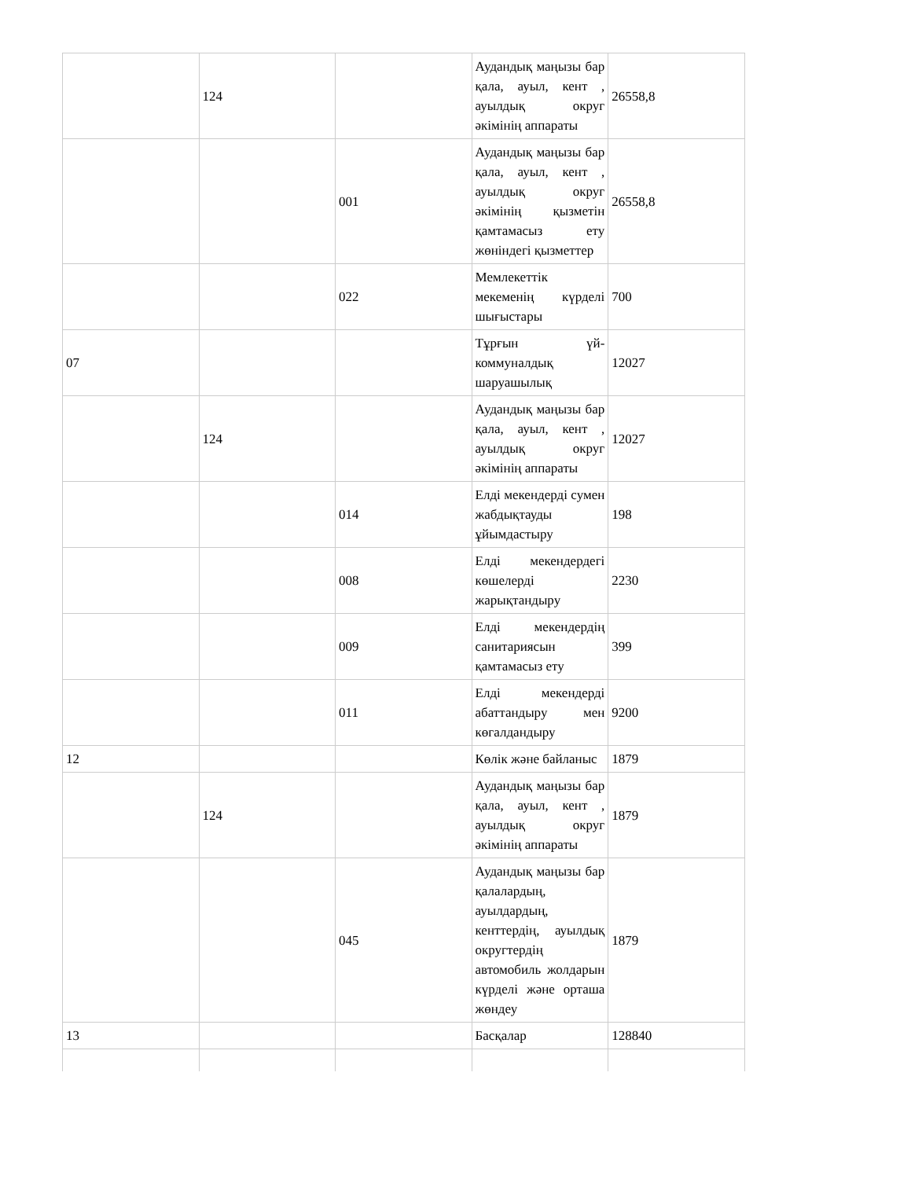| | 124 | | Аудандық маңызы бар қала, ауыл, кент , ауылдық округ әкімінің аппараты | 26558,8 |
| | | 001 | Аудандық маңызы бар қала, ауыл, кент , ауылдық округ әкімінің қызметін қамтамасыз ету жөніндегі қызметтер | 26558,8 |
| | | 022 | Мемлекеттік мекеменің күрделі шығыстары | 700 |
| 07 | | | Тұрғын үй-коммуналдық шаруашылық | 12027 |
| | 124 | | Аудандық маңызы бар қала, ауыл, кент , ауылдық округ әкімінің аппараты | 12027 |
| | | 014 | Елді мекендерді сумен жабдықтауды ұйымдастыру | 198 |
| | | 008 | Елді мекендердегі көшелерді жарықтандыру | 2230 |
| | | 009 | Елді мекендердің санитариясын қамтамасыз ету | 399 |
| | | 011 | Елді мекендерді абаттандыру мен көгалдандыру | 9200 |
| 12 | | | Көлік және байланыс | 1879 |
| | 124 | | Аудандық маңызы бар қала, ауыл, кент , ауылдық округ әкімінің аппараты | 1879 |
| | | 045 | Аудандық маңызы бар қалалардың, ауылдардың, кенттердің, ауылдық округтердің автомобиль жолдарын күрделі және орташа жөндеу | 1879 |
| 13 | | | Басқалар | 128840 |